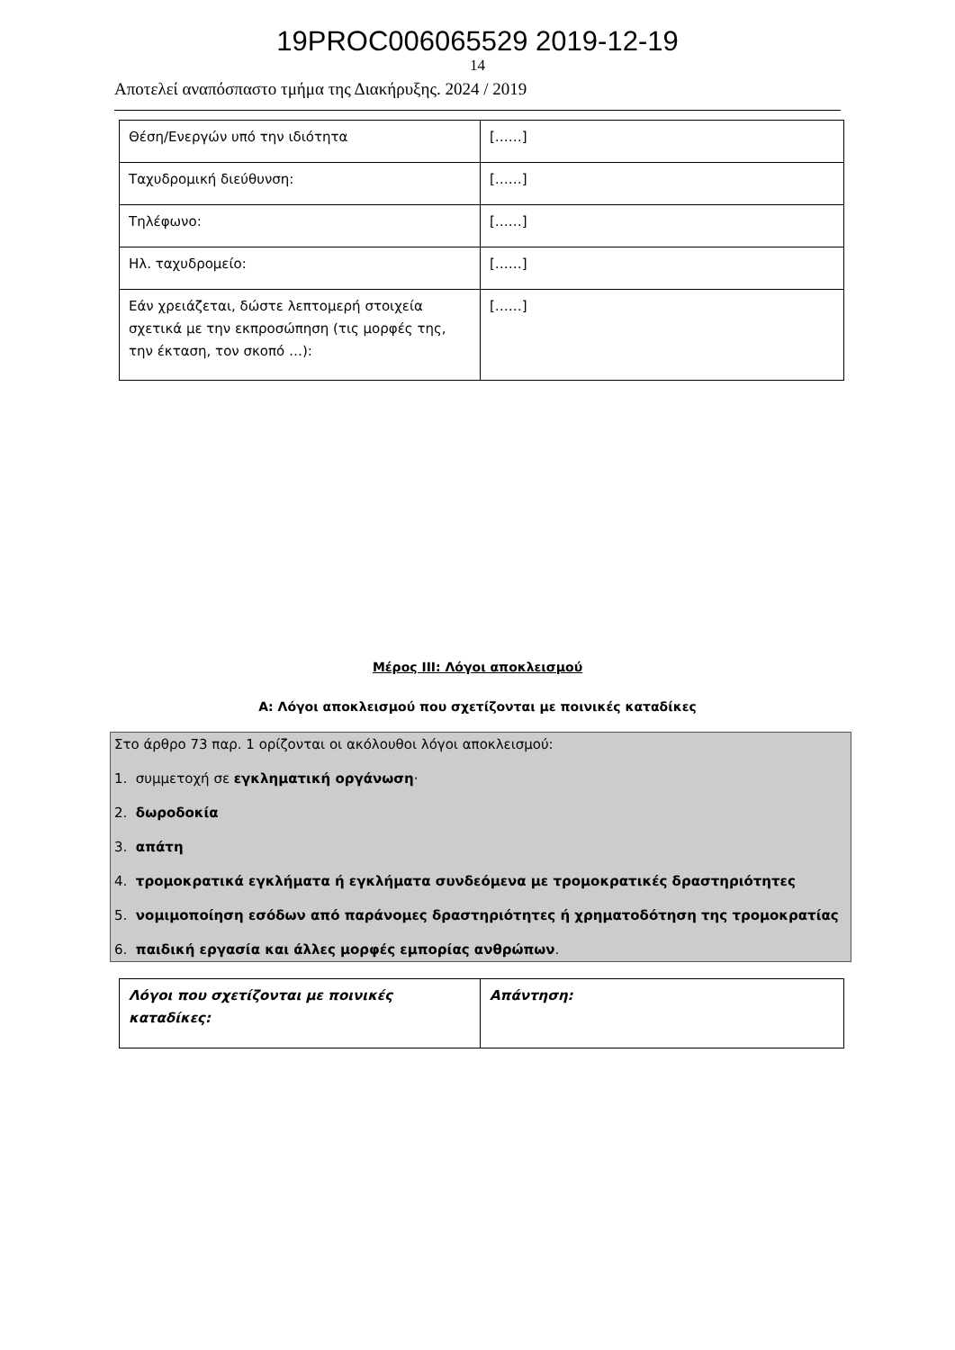19PROC006065529 2019-12-19
14
Αποτελεί αναπόσπαστο τμήμα της Διακήρυξης. 2024 / 2019
| Θέση/Ενεργών υπό την ιδιότητα | [……] |
| Ταχυδρομική διεύθυνση: | [……] |
| Τηλέφωνο: | [……] |
| Ηλ. ταχυδρομείο: | [……] |
| Εάν χρειάζεται, δώστε λεπτομερή στοιχεία σχετικά με την εκπροσώπηση (τις μορφές της, την έκταση, τον σκοπό …): | [……] |
Μέρος ΙΙΙ: Λόγοι αποκλεισμού
Α: Λόγοι αποκλεισμού που σχετίζονται με ποινικές καταδίκες
Στο άρθρο 73 παρ. 1 ορίζονται οι ακόλουθοι λόγοι αποκλεισμού:
1. συμμετοχή σε εγκληματική οργάνωση·
2. δωροδοκία
3. απάτη
4. τρομοκρατικά εγκλήματα ή εγκλήματα συνδεόμενα με τρομοκρατικές δραστηριότητες
5. νομιμοποίηση εσόδων από παράνομες δραστηριότητες ή χρηματοδότηση της τρομοκρατίας
6. παιδική εργασία και άλλες μορφές εμπορίας ανθρώπων.
| Λόγοι που σχετίζονται με ποινικές καταδίκες: | Απάντηση: |